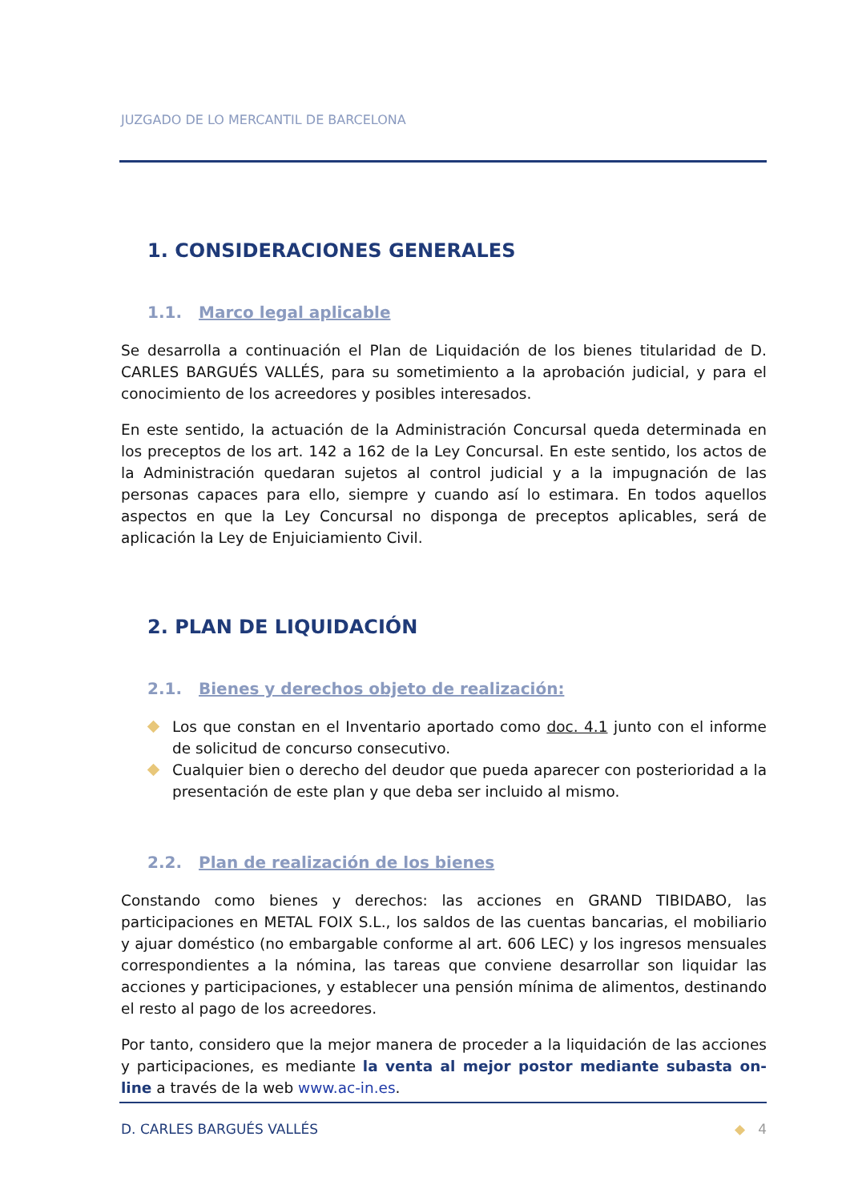JUZGADO DE LO MERCANTIL DE BARCELONA
1. CONSIDERACIONES GENERALES
1.1. Marco legal aplicable
Se desarrolla a continuación el Plan de Liquidación de los bienes titularidad de D. CARLES BARGUÉS VALLÉS, para su sometimiento a la aprobación judicial, y para el conocimiento de los acreedores y posibles interesados.
En este sentido, la actuación de la Administración Concursal queda determinada en los preceptos de los art. 142 a 162 de la Ley Concursal. En este sentido, los actos de la Administración quedaran sujetos al control judicial y a la impugnación de las personas capaces para ello, siempre y cuando así lo estimara. En todos aquellos aspectos en que la Ley Concursal no disponga de preceptos aplicables, será de aplicación la Ley de Enjuiciamiento Civil.
2. PLAN DE LIQUIDACIÓN
2.1. Bienes y derechos objeto de realización:
Los que constan en el Inventario aportado como doc. 4.1 junto con el informe de solicitud de concurso consecutivo.
Cualquier bien o derecho del deudor que pueda aparecer con posterioridad a la presentación de este plan y que deba ser incluido al mismo.
2.2. Plan de realización de los bienes
Constando como bienes y derechos: las acciones en GRAND TIBIDABO, las participaciones en METAL FOIX S.L., los saldos de las cuentas bancarias, el mobiliario y ajuar doméstico (no embargable conforme al art. 606 LEC) y los ingresos mensuales correspondientes a la nómina, las tareas que conviene desarrollar son liquidar las acciones y participaciones, y establecer una pensión mínima de alimentos, destinando el resto al pago de los acreedores.
Por tanto, considero que la mejor manera de proceder a la liquidación de las acciones y participaciones, es mediante la venta al mejor postor mediante subasta on-line a través de la web www.ac-in.es.
D. CARLES BARGUÉS VALLÉS ◆ 4